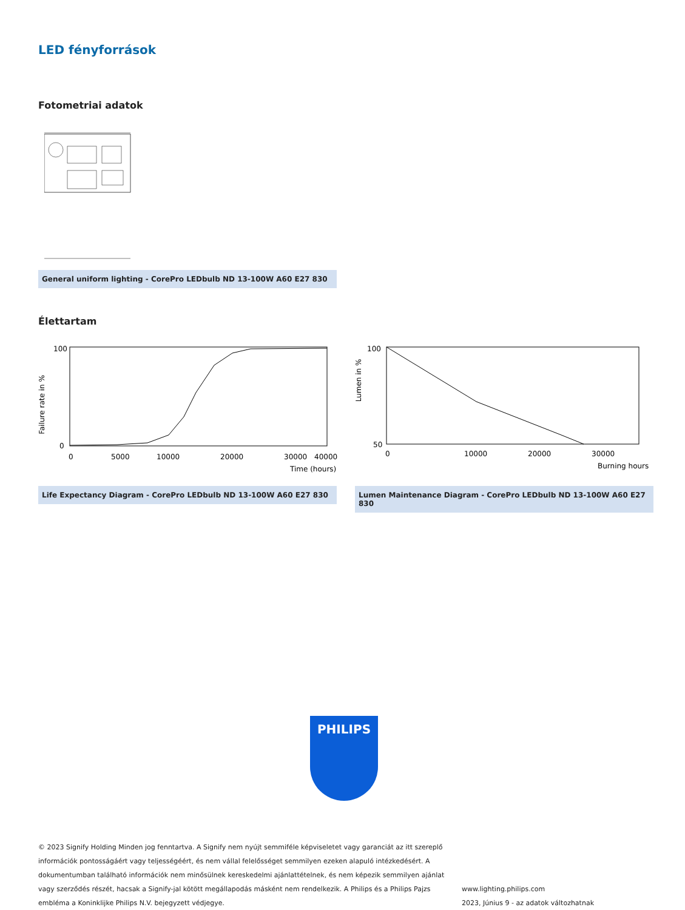LED fényforrások
Fotometriai adatok
General uniform lighting - CorePro LEDbulb ND 13-100W A60 E27 830
Élettartam
Failure rate in %
100
0
0
5000
10000
20000
30000
40000
Time (hours)
Life Expectancy Diagram - CorePro LEDbulb ND 13-100W A60 E27 830
Lumen in %
100
50
0
10000
20000
30000
Burning hours
Lumen Maintenance Diagram - CorePro LEDbulb ND 13-100W A60 E27 830
PHILIPS
© 2023 Signify Holding Minden jog fenntartva. A Signify nem nyújt semmiféle képviseletet vagy garanciát az itt szereplő információk pontosságáért vagy teljességéért, és nem vállal felelősséget semmilyen ezeken alapuló intézkedésért. A dokumentumban található információk nem minősülnek kereskedelmi ajánlattételnek, és nem képezik semmilyen ajánlat vagy szerződés részét, hacsak a Signify-jal kötött megállapodás másként nem rendelkezik. A Philips és a Philips Pajzs embléma a Koninklijke Philips N.V. bejegyzett védjegye.
www.lighting.philips.com
2023, Június 9 - az adatok változhatnak